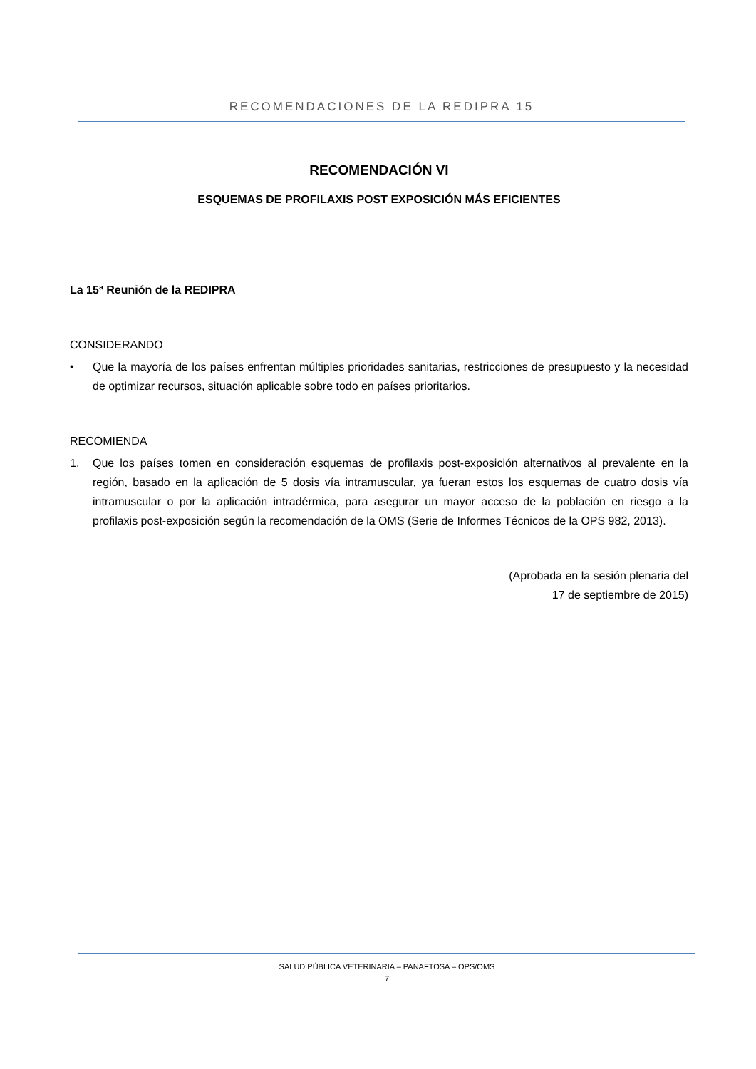RECOMENDACIONES DE LA REDIPRA 15
RECOMENDACIÓN VI
ESQUEMAS DE PROFILAXIS POST EXPOSICIÓN MÁS EFICIENTES
La 15ª Reunión de la REDIPRA
CONSIDERANDO
• Que la mayoría de los países enfrentan múltiples prioridades sanitarias, restricciones de presupuesto y la necesidad de optimizar recursos, situación aplicable sobre todo en países prioritarios.
RECOMIENDA
1. Que los países tomen en consideración esquemas de profilaxis post-exposición alternativos al prevalente en la región, basado en la aplicación de 5 dosis vía intramuscular, ya fueran estos los esquemas de cuatro dosis vía intramuscular o por la aplicación intradérmica, para asegurar un mayor acceso de la población en riesgo a la profilaxis post-exposición según la recomendación de la OMS (Serie de Informes Técnicos de la OPS 982, 2013).
(Aprobada en la sesión plenaria del
17 de septiembre de 2015)
SALUD PÚBLICA VETERINARIA – PANAFTOSA – OPS/OMS
7